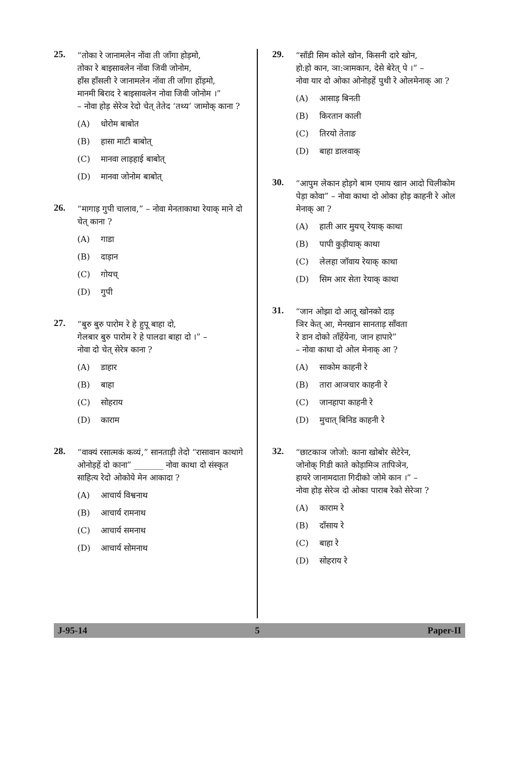25.
“तोका रे जानामलेन नोंवा ती जाँगा होड़मो,
तोका रे बाइसावलेन नोंवा जिवी जोनोम,
हाँस हाँसली रे जानामलेन नोंवा ती जाँगा होंड़मो,
मानमी बिराद रे बाइसावलेन नोवा जिवी जोनोम ।”
– नोवा होड़ सेरेञ रेदो चेत् तेतेद ‘तथ्य’ जामोक् काना ?
(A) धोरोम बाबोत
(B) हासा माटी बाबोत्
(C) मानवा लाड़हाई बाबोत्
(D) मानवा जोनोम बाबोत्
26.
“मागाड़ गुपी चालाव,” – नोवा मेनताकाथा रेयाक् माने दो चेत् काना ?
(A) गाडा
(B) दाड़ान
(C) गोयच्
(D) गुपी
27.
“बुरु बुरु पारोम रे हे हुपू बाहा दो,
गेलबार बुरु पारोम रे हे पालढा बाहा दो ।” –
नोवा दो चेत् सेरेत्र काना ?
(A) डाहार
(B) बाहा
(C) सोहराय
(D) काराम
28.
“वाक्यं रसात्मकं कव्यं,” सानताड़ी तेदो “रासावान काथागे ओनोड़हें दो काना” _______ नोवा काथा दो संस्कृत साहित्य रेदो ओकोये मेन आकादा ?
(A) आचार्य विश्वनाथ
(B) आचार्य रामनाथ
(C) आचार्य समनाथ
(D) आचार्य सोमनाथ
29.
“साँडी सिम कोले खोन, किसनी दारे खोन,
हो:हो कान, ञा:ञामकान, देसे बेरेत् पे ।” –
नोवा यार दो ओका ओनोड़हें पुथी रे ओलमेनाक् आ ?
(A) आसाड़ बिनती
(B) किरतान काली
(C) तिरयो तेताङ
(D) बाहा डालवाक्
30.
“आपुम लेकान होड़गे बाम एमाय खान आदो चिलीकोम पेड़ा कोवा” – नोवा काथा दो ओका होड़ काहनी रे ओल मेनाक् आ ?
(A) हाती आर मुयच् रेयाक् काथा
(B) पापी कुड़ीयाक् काथा
(C) लेलहा जॉवाय रेयाक् काथा
(D) सिम आर सेता रेयाक् काथा
31.
“जान ओझा दो आतू खोनको दाड़
ञिर केत् आ, मेनखान सानताड़ साँवता
रे डान दोको ताँहेंयेना, जान हापारे”
– नोवा काथा दो ओल मेनाक् आ ?
(A) साकोम काहनी रे
(B) तारा आञचार काहनी रे
(C) जानहापा काहनी रे
(D) मुचात् बिनिड काहनी रे
32.
“छाटकाञ जोजो: काना खोबोर सेटेरेन,
जोनोक् गिडी काते कोड़ामिञ तापिञेन,
हायरे जानामदाता गिदीको जोमे कान ।” –
नोवा होड़ सेरेञ दो ओका पाराब रेको सेरेञा ?
(A) काराम रे
(B) दाँसाय रे
(C) बाहा रे
(D) सोहराय रे
J-95-14 5 Paper-II